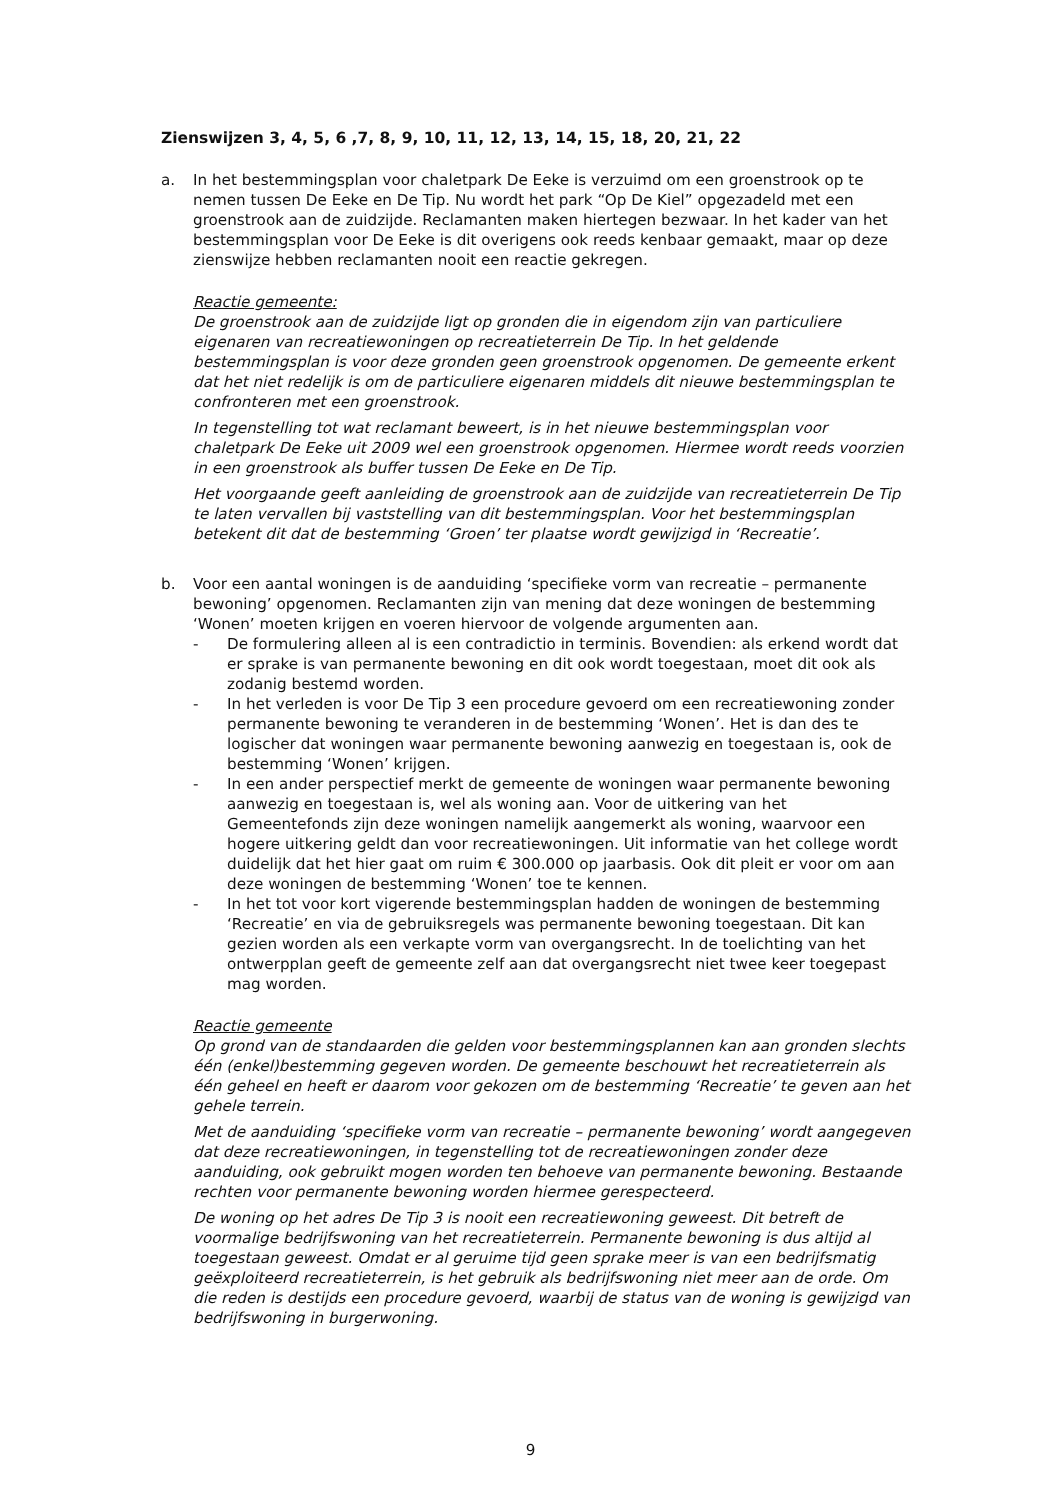Zienswijzen 3, 4, 5, 6 ,7, 8, 9, 10, 11, 12, 13, 14, 15, 18, 20, 21, 22
a. In het bestemmingsplan voor chaletpark De Eeke is verzuimd om een groenstrook op te nemen tussen De Eeke en De Tip. Nu wordt het park “Op De Kiel” opgezadeld met een groenstrook aan de zuidzijde. Reclamanten maken hiertegen bezwaar. In het kader van het bestemmingsplan voor De Eeke is dit overigens ook reeds kenbaar gemaakt, maar op deze zienswijze hebben reclamanten nooit een reactie gekregen.
Reactie gemeente:
De groenstrook aan de zuidzijde ligt op gronden die in eigendom zijn van particuliere eigenaren van recreatiewoningen op recreatieterrein De Tip. In het geldende bestemmingsplan is voor deze gronden geen groenstrook opgenomen. De gemeente erkent dat het niet redelijk is om de particuliere eigenaren middels dit nieuwe bestemmingsplan te confronteren met een groenstrook.
In tegenstelling tot wat reclamant beweert, is in het nieuwe bestemmingsplan voor chaletpark De Eeke uit 2009 wel een groenstrook opgenomen. Hiermee wordt reeds voorzien in een groenstrook als buffer tussen De Eeke en De Tip.
Het voorgaande geeft aanleiding de groenstrook aan de zuidzijde van recreatieterrein De Tip te laten vervallen bij vaststelling van dit bestemmingsplan. Voor het bestemmingsplan betekent dit dat de bestemming ‘Groen’ ter plaatse wordt gewijzigd in ‘Recreatie’.
b. Voor een aantal woningen is de aanduiding ‘specifieke vorm van recreatie – permanente bewoning’ opgenomen. Reclamanten zijn van mening dat deze woningen de bestemming ‘Wonen’ moeten krijgen en voeren hiervoor de volgende argumenten aan.
- De formulering alleen al is een contradictio in terminis. Bovendien: als erkend wordt dat er sprake is van permanente bewoning en dit ook wordt toegestaan, moet dit ook als zodanig bestemd worden.
- In het verleden is voor De Tip 3 een procedure gevoerd om een recreatiewoning zonder permanente bewoning te veranderen in de bestemming ‘Wonen’. Het is dan des te logischer dat woningen waar permanente bewoning aanwezig en toegestaan is, ook de bestemming ‘Wonen’ krijgen.
- In een ander perspectief merkt de gemeente de woningen waar permanente bewoning aanwezig en toegestaan is, wel als woning aan. Voor de uitkering van het Gemeentefonds zijn deze woningen namelijk aangemerkt als woning, waarvoor een hogere uitkering geldt dan voor recreatiewoningen. Uit informatie van het college wordt duidelijk dat het hier gaat om ruim € 300.000 op jaarbasis. Ook dit pleit er voor om aan deze woningen de bestemming ‘Wonen’ toe te kennen.
- In het tot voor kort vigerende bestemmingsplan hadden de woningen de bestemming ‘Recreatie’ en via de gebruiksregels was permanente bewoning toegestaan. Dit kan gezien worden als een verkapte vorm van overgangsrecht. In de toelichting van het ontwerpplan geeft de gemeente zelf aan dat overgangsrecht niet twee keer toegepast mag worden.
Reactie gemeente
Op grond van de standaarden die gelden voor bestemmingsplannen kan aan gronden slechts één (enkel)bestemming gegeven worden. De gemeente beschouwt het recreatieterrein als één geheel en heeft er daarom voor gekozen om de bestemming ‘Recreatie’ te geven aan het gehele terrein.
Met de aanduiding ‘specifieke vorm van recreatie – permanente bewoning’ wordt aangegeven dat deze recreatiewoningen, in tegenstelling tot de recreatiewoningen zonder deze aanduiding, ook gebruikt mogen worden ten behoeve van permanente bewoning. Bestaande rechten voor permanente bewoning worden hiermee gerespecteerd.
De woning op het adres De Tip 3 is nooit een recreatiewoning geweest. Dit betreft de voormalige bedrijfswoning van het recreatieterrein. Permanente bewoning is dus altijd al toegestaan geweest. Omdat er al geruime tijd geen sprake meer is van een bedrijfsmatig geëxploiteerd recreatieterrein, is het gebruik als bedrijfswoning niet meer aan de orde. Om die reden is destijds een procedure gevoerd, waarbij de status van de woning is gewijzigd van bedrijfswoning in burgerwoning.
9